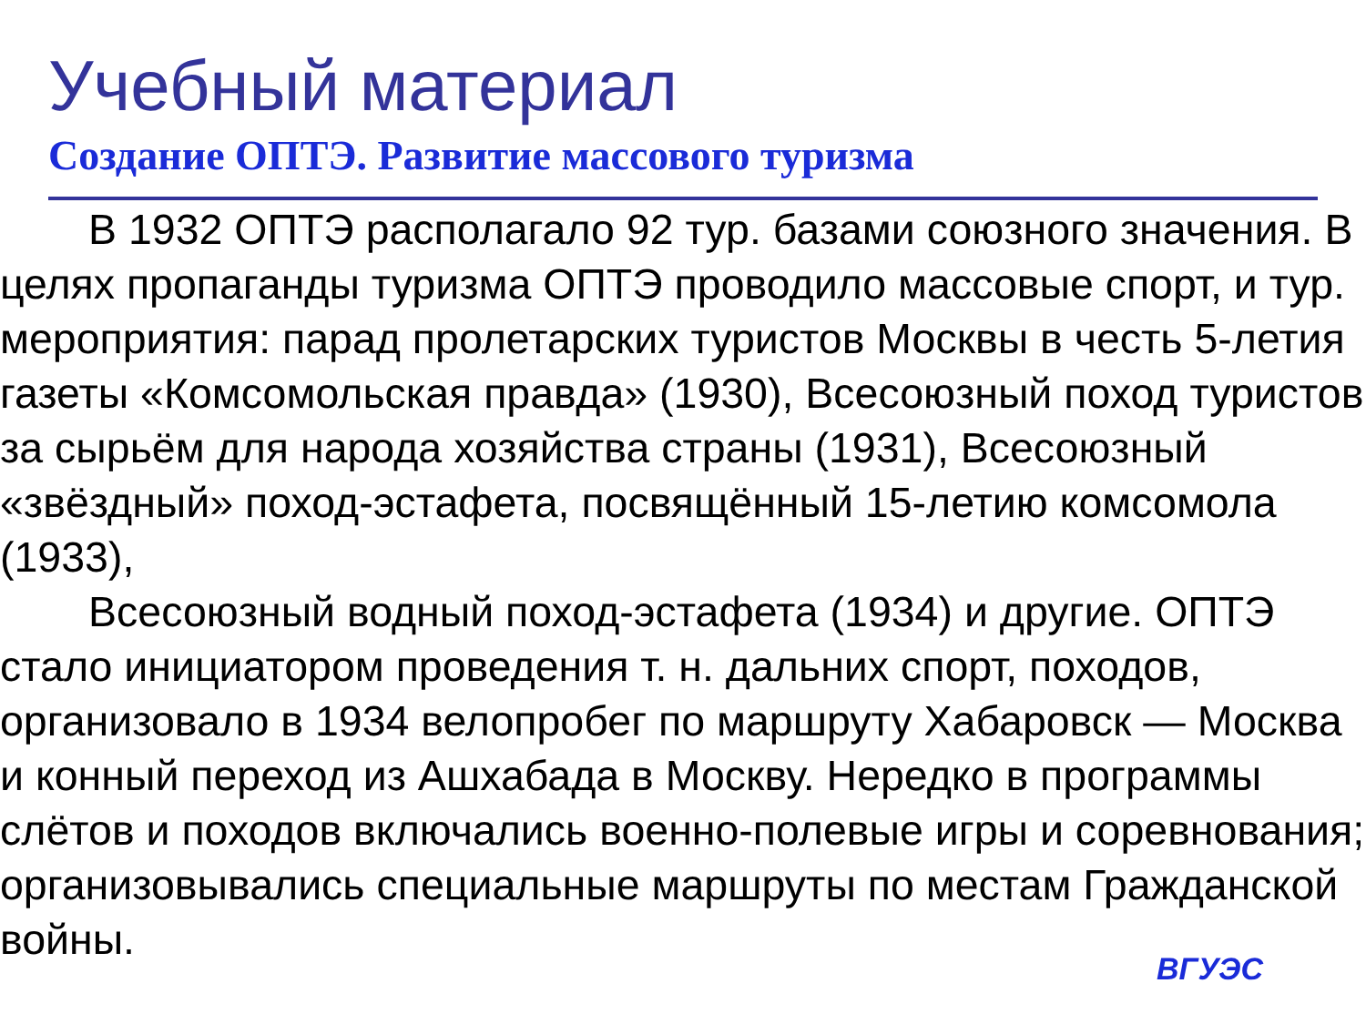Учебный материал
Создание ОПТЭ. Развитие массового туризма
В 1932 ОПТЭ располагало 92 тур. базами союзного значения. В целях пропаганды туризма ОПТЭ проводило массовые спорт, и тур. мероприятия: парад пролетарских туристов Москвы в честь 5-летия газеты «Комсомольская правда» (1930), Всесоюзный поход туристов за сырьём для народа хозяйства страны (1931), Всесоюзный «звёздный» поход-эстафета, посвящённый 15-летию комсомола (1933),
Всесоюзный водный поход-эстафета (1934) и другие. ОПТЭ стало инициатором проведения т. н. дальних спорт, походов, организовало в 1934 велопробег по маршруту Хабаровск — Москва и конный переход из Ашхабада в Москву. Нередко в программы слётов и походов включались военно-полевые игры и соревнования; организовывались специальные маршруты по местам Гражданской войны.
ВГУЭС